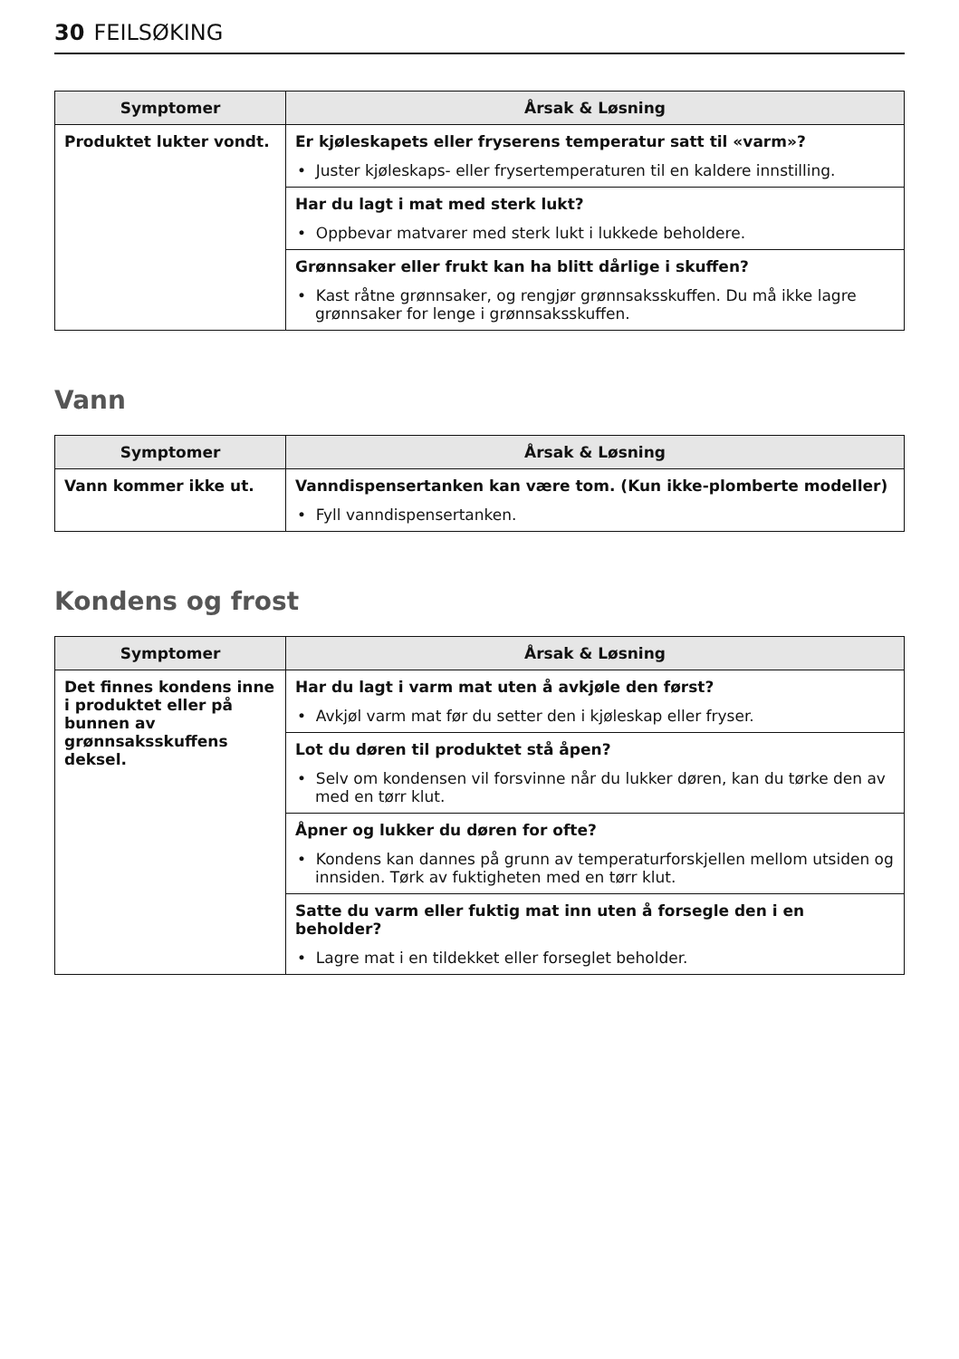30 FEILSØKING
| Symptomer | Årsak & Løsning |
| --- | --- |
| Produktet lukter vondt. | Er kjøleskapets eller fryserens temperatur satt til «varm»? • Juster kjøleskaps- eller frysertemperaturen til en kaldere innstilling. Har du lagt i mat med sterk lukt? • Oppbevar matvarer med sterk lukt i lukkede beholdere. Grønnsaker eller frukt kan ha blitt dårlige i skuffen? • Kast råtne grønnsaker, og rengjør grønnsaksskuffen. Du må ikke lagre grønnsaker for lenge i grønnsaksskuffen. |
Vann
| Symptomer | Årsak & Løsning |
| --- | --- |
| Vann kommer ikke ut. | Vanndispensertanken kan være tom. (Kun ikke-plomberte modeller) • Fyll vanndispensertanken. |
Kondens og frost
| Symptomer | Årsak & Løsning |
| --- | --- |
| Det finnes kondens inne i produktet eller på bunnen av grønnsaksskuffens deksel. | Har du lagt i varm mat uten å avkjøle den først? • Avkjøl varm mat før du setter den i kjøleskap eller fryser. Lot du døren til produktet stå åpen? • Selv om kondensen vil forsvinne når du lukker døren, kan du tørke den av med en tørr klut. Åpner og lukker du døren for ofte? • Kondens kan dannes på grunn av temperaturforskjellen mellom utsiden og innsiden. Tørk av fuktigheten med en tørr klut. Satte du varm eller fuktig mat inn uten å forsegle den i en beholder? • Lagre mat i en tildekket eller forseglet beholder. |